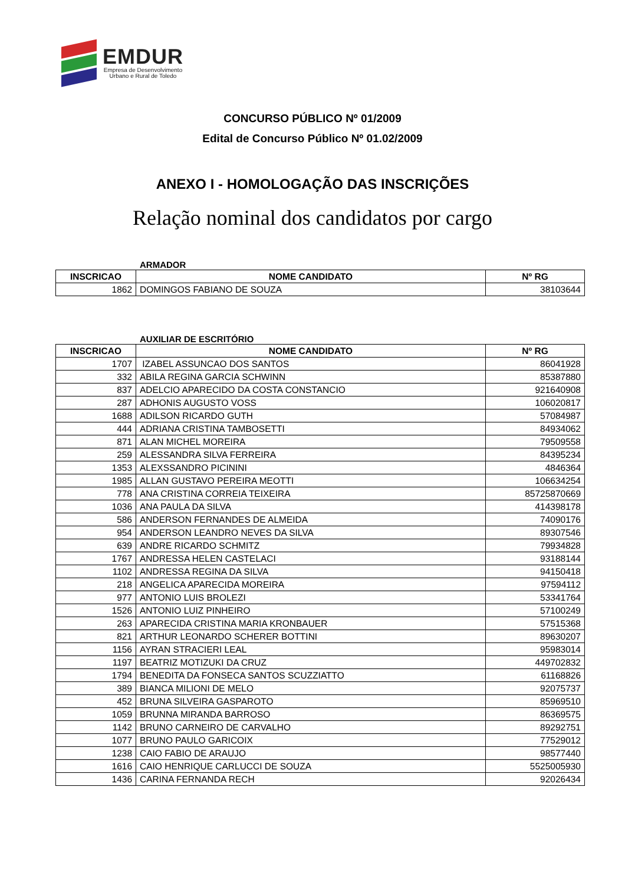EMDUR
Empresa de Desenvolvimento
Urbano e Rural de Toledo
CONCURSO PÚBLICO Nº 01/2009
Edital de Concurso Público Nº 01.02/2009
ANEXO I - HOMOLOGAÇÃO DAS INSCRIÇÕES
Relação nominal dos candidatos por cargo
ARMADOR
| INSCRICAO | NOME CANDIDATO | Nº RG |
| --- | --- | --- |
| 1862 | DOMINGOS FABIANO DE SOUZA | 38103644 |
AUXILIAR DE ESCRITÓRIO
| INSCRICAO | NOME CANDIDATO | Nº RG |
| --- | --- | --- |
| 1707 | IZABEL ASSUNCAO DOS SANTOS | 86041928 |
| 332 | ABILA REGINA GARCIA SCHWINN | 85387880 |
| 837 | ADELCIO APARECIDO DA COSTA CONSTANCIO | 921640908 |
| 287 | ADHONIS AUGUSTO VOSS | 106020817 |
| 1688 | ADILSON RICARDO GUTH | 57084987 |
| 444 | ADRIANA CRISTINA TAMBOSETTI | 84934062 |
| 871 | ALAN MICHEL MOREIRA | 79509558 |
| 259 | ALESSANDRA SILVA FERREIRA | 84395234 |
| 1353 | ALEXSSANDRO PICININI | 4846364 |
| 1985 | ALLAN GUSTAVO PEREIRA MEOTTI | 106634254 |
| 778 | ANA CRISTINA CORREIA TEIXEIRA | 85725870669 |
| 1036 | ANA PAULA DA SILVA | 414398178 |
| 586 | ANDERSON FERNANDES DE ALMEIDA | 74090176 |
| 954 | ANDERSON LEANDRO NEVES DA SILVA | 89307546 |
| 639 | ANDRE RICARDO SCHMITZ | 79934828 |
| 1767 | ANDRESSA HELEN CASTELACI | 93188144 |
| 1102 | ANDRESSA REGINA DA SILVA | 94150418 |
| 218 | ANGELICA APARECIDA MOREIRA | 97594112 |
| 977 | ANTONIO LUIS BROLEZI | 53341764 |
| 1526 | ANTONIO LUIZ PINHEIRO | 57100249 |
| 263 | APARECIDA CRISTINA MARIA KRONBAUER | 57515368 |
| 821 | ARTHUR LEONARDO SCHERER BOTTINI | 89630207 |
| 1156 | AYRAN STRACIERI LEAL | 95983014 |
| 1197 | BEATRIZ MOTIZUKI DA CRUZ | 449702832 |
| 1794 | BENEDITA DA FONSECA SANTOS SCUZZIATTO | 61168826 |
| 389 | BIANCA MILIONI DE MELO | 92075737 |
| 452 | BRUNA SILVEIRA GASPAROTO | 85969510 |
| 1059 | BRUNNA MIRANDA BARROSO | 86369575 |
| 1142 | BRUNO CARNEIRO DE CARVALHO | 89292751 |
| 1077 | BRUNO PAULO GARICOIX | 77529012 |
| 1238 | CAIO FABIO DE ARAUJO | 98577440 |
| 1616 | CAIO HENRIQUE CARLUCCI DE SOUZA | 5525005930 |
| 1436 | CARINA FERNANDA RECH | 92026434 |